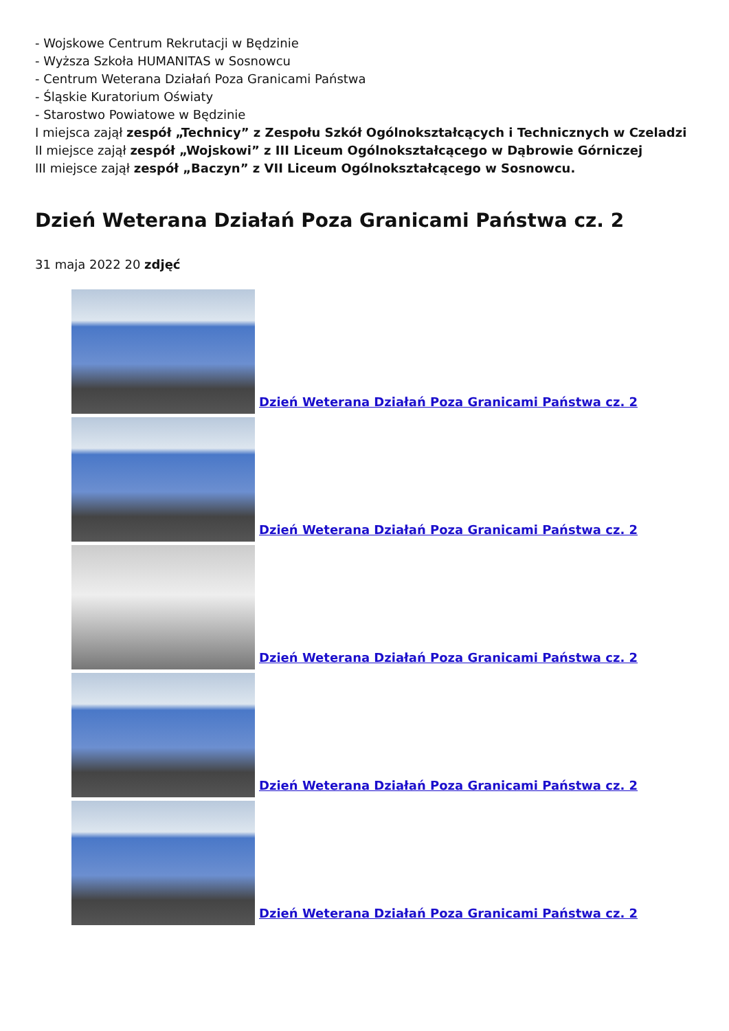- Wojskowe Centrum Rekrutacji w Będzinie
- Wyższa Szkoła HUMANITAS w Sosnowcu
- Centrum Weterana Działań Poza Granicami Państwa
- Śląskie Kuratorium Oświaty
- Starostwo Powiatowe w Będzinie
I miejsca zajął zespół „Technicy” z Zespołu Szkół Ogólnokształcących i Technicznych w Czeladzi
II miejsce zajął zespół „Wojskowi” z III Liceum Ogólnokształcącego w Dąbrowie Górniczej
III miejsce zajął zespół „Baczyn” z VII Liceum Ogólnokształcącego w Sosnowcu.
Dzień Weterana Działań Poza Granicami Państwa cz. 2
31 maja 2022 20 zdjęć
Dzień Weterana Działań Poza Granicami Państwa cz. 2
Dzień Weterana Działań Poza Granicami Państwa cz. 2
Dzień Weterana Działań Poza Granicami Państwa cz. 2
Dzień Weterana Działań Poza Granicami Państwa cz. 2
Dzień Weterana Działań Poza Granicami Państwa cz. 2